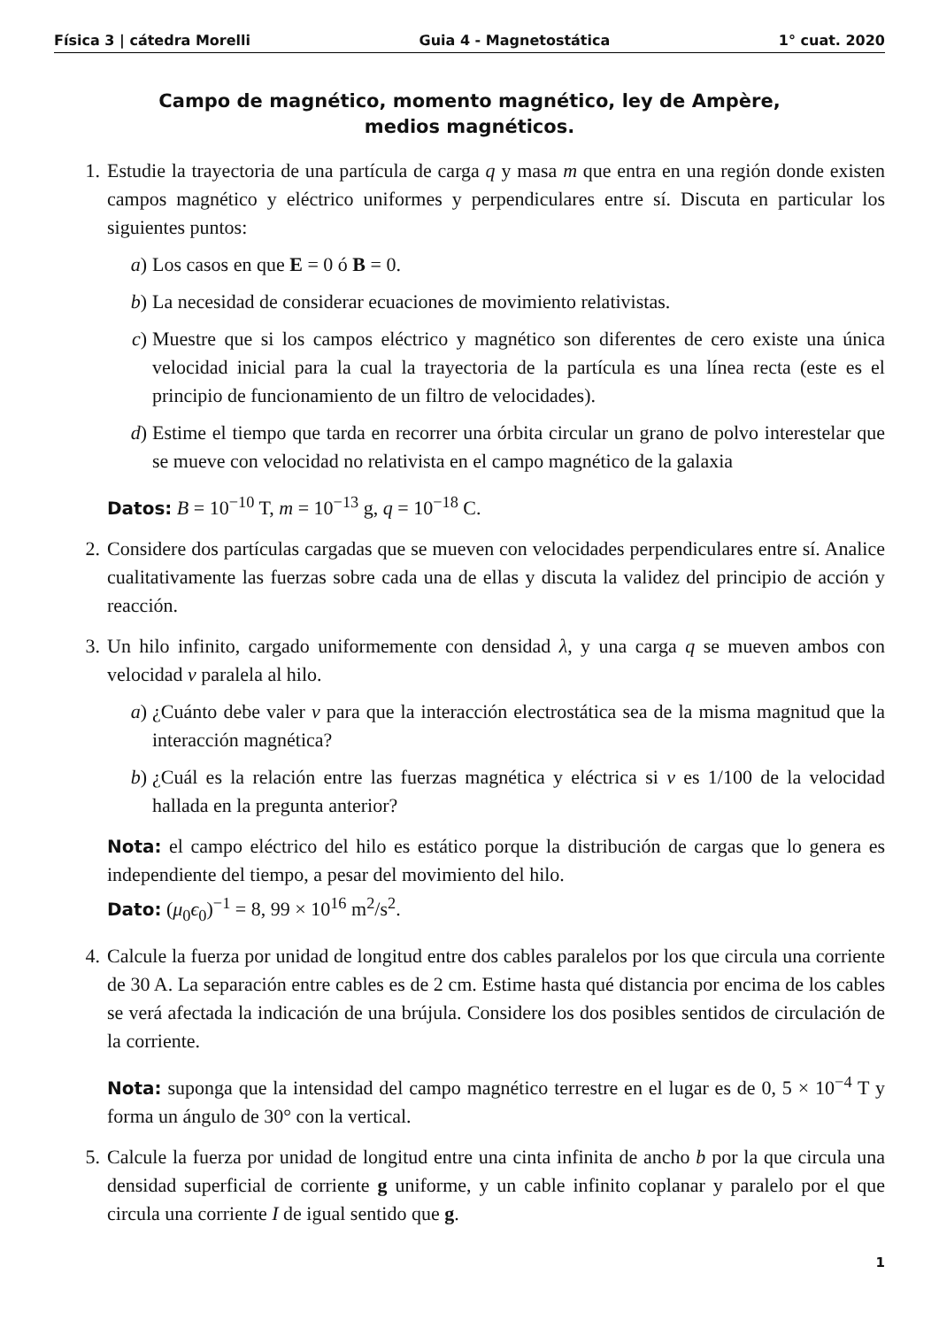Física 3 | cátedra Morelli Guia 4 - Magnetostática 1° cuat. 2020
Campo de magnético, momento magnético, ley de Ampère,
medios magnéticos.
1. Estudie la trayectoria de una partícula de carga q y masa m que entra en una región donde existen campos magnético y eléctrico uniformes y perpendiculares entre sí. Discuta en particular los siguientes puntos:
a) Los casos en que E = 0 ó B = 0.
b) La necesidad de considerar ecuaciones de movimiento relativistas.
c) Muestre que si los campos eléctrico y magnético son diferentes de cero existe una única velocidad inicial para la cual la trayectoria de la partícula es una línea recta (este es el principio de funcionamiento de un filtro de velocidades).
d) Estime el tiempo que tarda en recorrer una órbita circular un grano de polvo interestelar que se mueve con velocidad no relativista en el campo magnético de la galaxia
Datos: B = 10<sup>−10</sup> T, m = 10<sup>−13</sup> g, q = 10<sup>−18</sup> C.
2. Considere dos partículas cargadas que se mueven con velocidades perpendiculares entre sí. Analice cualitativamente las fuerzas sobre cada una de ellas y discuta la validez del principio de acción y reacción.
3. Un hilo infinito, cargado uniformemente con densidad λ, y una carga q se mueven ambos con velocidad v paralela al hilo.
a) ¿Cuánto debe valer v para que la interacción electrostática sea de la misma magnitud que la interacción magnética?
b) ¿Cuál es la relación entre las fuerzas magnética y eléctrica si v es 1/100 de la velocidad hallada en la pregunta anterior?
Nota: el campo eléctrico del hilo es estático porque la distribución de cargas que lo genera es independiente del tiempo, a pesar del movimiento del hilo.
Dato: (μ<sub>0</sub>ϵ<sub>0</sub>)<sup>−1</sup> = 8, 99 × 10<sup>16</sup> m<sup>2</sup>/s<sup>2</sup>.
4. Calcule la fuerza por unidad de longitud entre dos cables paralelos por los que circula una corriente de 30 A. La separación entre cables es de 2 cm. Estime hasta qué distancia por encima de los cables se verá afectada la indicación de una brújula. Considere los dos posibles sentidos de circulación de la corriente.
Nota: suponga que la intensidad del campo magnético terrestre en el lugar es de 0, 5 × 10<sup>−4</sup> T y forma un ángulo de 30° con la vertical.
5. Calcule la fuerza por unidad de longitud entre una cinta infinita de ancho b por la que circula una densidad superficial de corriente g uniforme, y un cable infinito coplanar y paralelo por el que circula una corriente I de igual sentido que g.
1